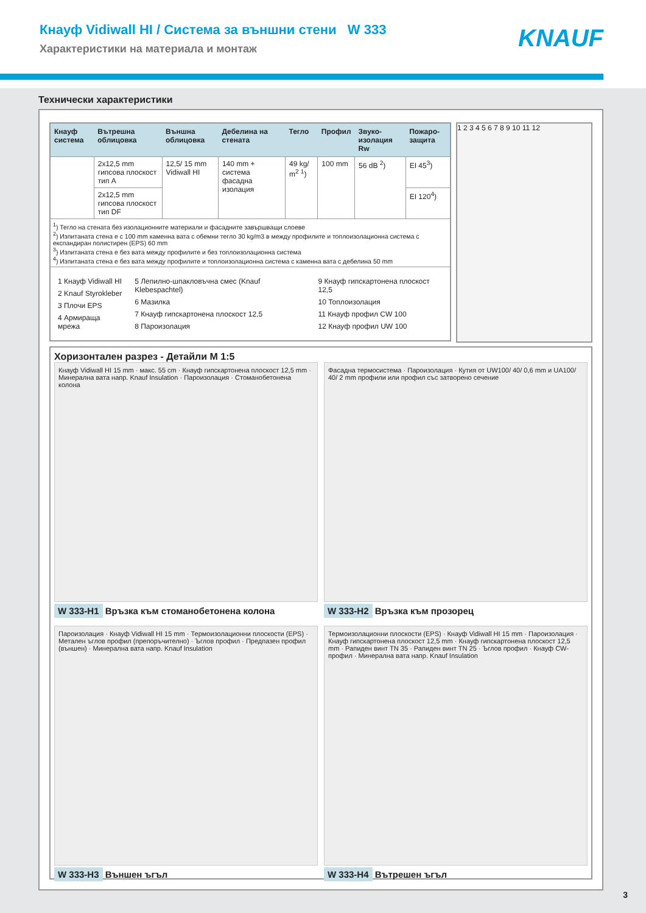Кнауф Vidiwall HI / Система за външни стени W 333
Характеристики на материала и монтаж
KNAUF
Технически характеристики
| Кнауф система | Вътрешна облицовка | Външна облицовка | Дебелина на стената | Тегло | Профил | Звуко-изолация Rw | Пожаро-защита |
| --- | --- | --- | --- | --- | --- | --- | --- |
| | 2x12,5 mm гипсова плоскост тип A | 12,5/ 15 mm Vidiwall HI | 140 mm + система фасадна изолация | 49 kg/ m<sup>2</sup> <sup>1</sup>) | 100 mm | 56 dB <sup>2</sup>) | EI 45<sup>3</sup>) |
| | 2x12,5 mm гипсова плоскост тип DF | | | | | | EI 120<sup>4</sup>) |
| <sup>1</sup>) Тегло на стената без изолационните материали и фасадните завършващи слоеве <sup>2</sup>) Изпитаната стена е с 100 mm каменна вата с обемни тегло 30 kg/m3 в между профилите и топлоизолационна система с експандиран полистирен (EPS) 60 mm <sup>3</sup>) Изпитаната стена е без вата между профилите и без топлоизолационна система <sup>4</sup>) Изпитаната стена е без вата между профилите и топлоизолационна система с каменна вата с дебелина 50 mm | | | | | | | |
| 1 Кнауф Vidiwall HI 2 Knauf Styrokleber 3 Плочи EPS 4 Армираща мрежа 5 Лепилно-шпакловъчна смес (Knauf Klebespachtel) 6 Мазилка 7 Кнауф гипскартонена плоскост 12,5 8 Пароизолация 9 Кнауф гипскартонена плоскост 12,5 10 Топлоизолация 11 Кнауф профил CW 100 12 Кнауф профил UW 100 | | | | | | | |
1 2 3 4 5 6 7 8 9 10 11 12
Хоризонтален разрез - Детайли M 1:5
Кнауф Vidiwall HI 15 mm · макс. 55 cm · Кнауф гипскартонена плоскост 12,5 mm · Минерална вата напр. Knauf Insulation · Пароизолация · Стоманобетонена колона
W 333-H1 Връзка към стоманобетонена колона
Фасадна термосистема · Пароизолация · Кутия от UW100/ 40/ 0,6 mm и UA100/ 40/ 2 mm профили или профил със затворено сечение
W 333-H2 Връзка към прозорец
Пароизолация · Кнауф Vidiwall HI 15 mm · Термоизолационни плоскости (EPS) · Метален ъглов профил (препоръчително) · Ъглов профил · Предпазен профил (външен) · Минерална вата напр. Knauf Insulation
W 333-H3 Външен ъгъл
Термоизолационни плоскости (EPS) · Кнауф Vidiwall HI 15 mm · Пароизолация · Кнауф гипскартонена плоскост 12,5 mm · Кнауф гипскартонена плоскост 12,5 mm · Рапиден винт TN 35 · Рапиден винт TN 25 · Ъглов профил · Кнауф CW-профил · Минерална вата напр. Knauf Insulation
W 333-H4 Вътрешен ъгъл
3